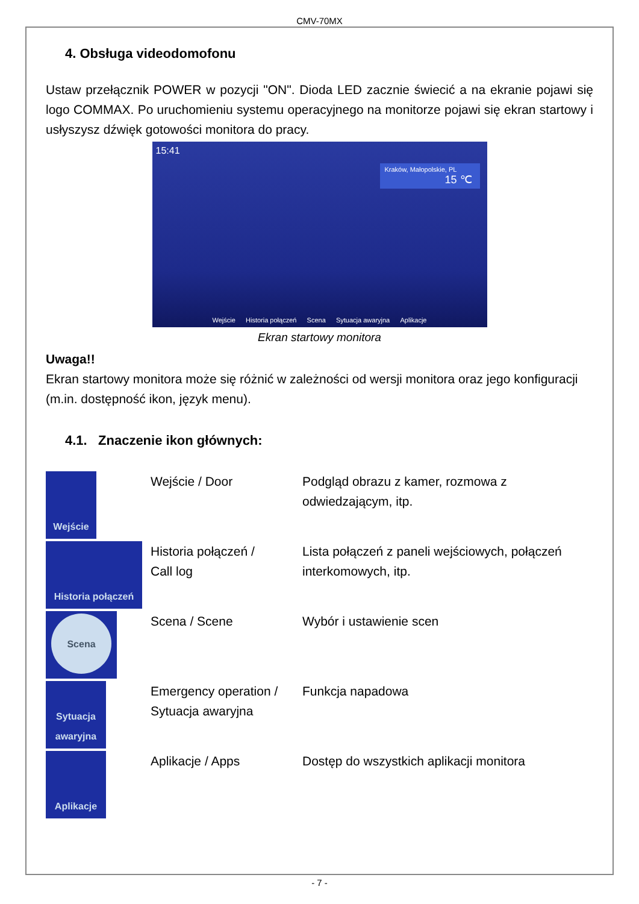CMV-70MX
4. Obsługa videodomofonu
Ustaw przełącznik POWER w pozycji "ON". Dioda LED zacznie świecić a na ekranie pojawi się logo COMMAX. Po uruchomieniu systemu operacyjnego na monitorze pojawi się ekran startowy i usłyszysz dźwięk gotowości monitora do pracy.
15:41
Kraków, Małopolskie, PL
15 ℃
Wejście Historia połączeń Scena Sytuacja awaryjna Aplikacje
Ekran startowy monitora
Uwaga!!
Ekran startowy monitora może się różnić w zależności od wersji monitora oraz jego konfiguracji (m.in. dostępność ikon, język menu).
4.1. Znaczenie ikon głównych:
| Wejście | Wejście / Door | Podgląd obrazu z kamer, rozmowa z odwiedzającym, itp. |
| Historia połączeń | Historia połączeń / Call log | Lista połączeń z paneli wejściowych, połączeń interkomowych, itp. |
| Scena | Scena / Scene | Wybór i ustawienie scen |
| Sytuacja awaryjna | Emergency operation / Sytuacja awaryjna | Funkcja napadowa |
| Aplikacje | Aplikacje / Apps | Dostęp do wszystkich aplikacji monitora |
- 7 -